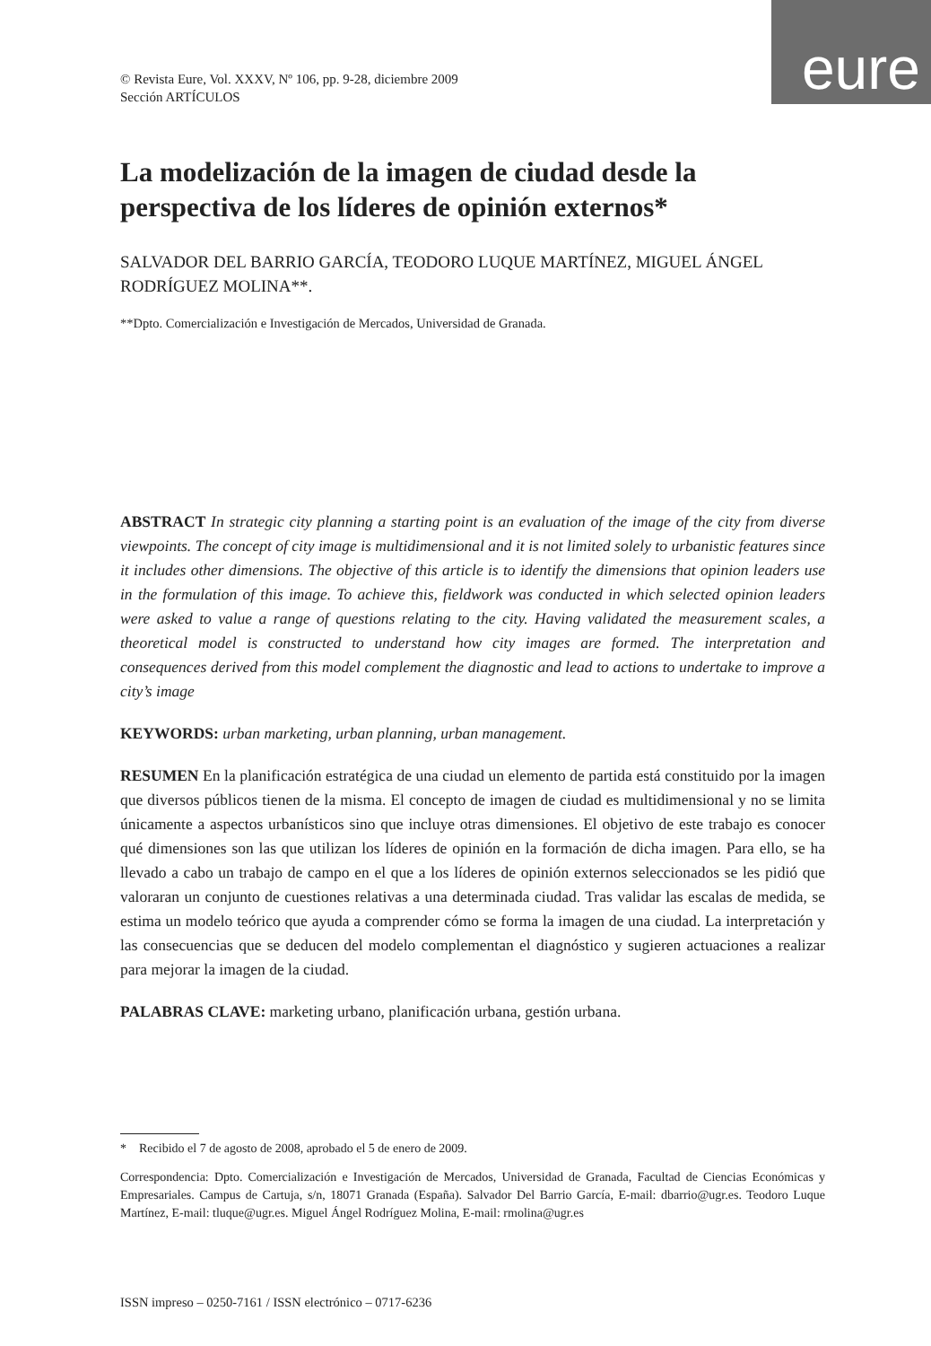eure
© Revista Eure, Vol. XXXV, Nº 106, pp. 9-28, diciembre 2009
Sección ARTÍCULOS
La modelización de la imagen de ciudad desde la perspectiva de los líderes de opinión externos*
SALVADOR DEL BARRIO GARCÍA, TEODORO LUQUE MARTÍNEZ, MIGUEL ÁNGEL RODRÍGUEZ MOLINA**.
**Dpto. Comercialización e Investigación de Mercados, Universidad de Granada.
ABSTRACT In strategic city planning a starting point is an evaluation of the image of the city from diverse viewpoints. The concept of city image is multidimensional and it is not limited solely to urbanistic features since it includes other dimensions. The objective of this article is to identify the dimensions that opinion leaders use in the formulation of this image. To achieve this, fieldwork was conducted in which selected opinion leaders were asked to value a range of questions relating to the city. Having validated the measurement scales, a theoretical model is constructed to understand how city images are formed. The interpretation and consequences derived from this model complement the diagnostic and lead to actions to undertake to improve a city’s image
KEYWORDS: urban marketing, urban planning, urban management.
RESUMEN En la planificación estratégica de una ciudad un elemento de partida está constituido por la imagen que diversos públicos tienen de la misma. El concepto de imagen de ciudad es multidimensional y no se limita únicamente a aspectos urbanísticos sino que incluye otras dimensiones. El objetivo de este trabajo es conocer qué dimensiones son las que utilizan los líderes de opinión en la formación de dicha imagen. Para ello, se ha llevado a cabo un trabajo de campo en el que a los líderes de opinión externos seleccionados se les pidió que valoraran un conjunto de cuestiones relativas a una determinada ciudad. Tras validar las escalas de medida, se estima un modelo teórico que ayuda a comprender cómo se forma la imagen de una ciudad. La interpretación y las consecuencias que se deducen del modelo complementan el diagnóstico y sugieren actuaciones a realizar para mejorar la imagen de la ciudad.
PALABRAS CLAVE: marketing urbano, planificación urbana, gestión urbana.
* Recibido el 7 de agosto de 2008, aprobado el 5 de enero de 2009.
Correspondencia: Dpto. Comercialización e Investigación de Mercados, Universidad de Granada, Facultad de Ciencias Económicas y Empresariales. Campus de Cartuja, s/n, 18071 Granada (España). Salvador Del Barrio García, E-mail: dbarrio@ugr.es. Teodoro Luque Martínez, E-mail: tluque@ugr.es. Miguel Ángel Rodríguez Molina, E-mail: rmolina@ugr.es
ISSN impreso – 0250-7161 / ISSN electrónico – 0717-6236